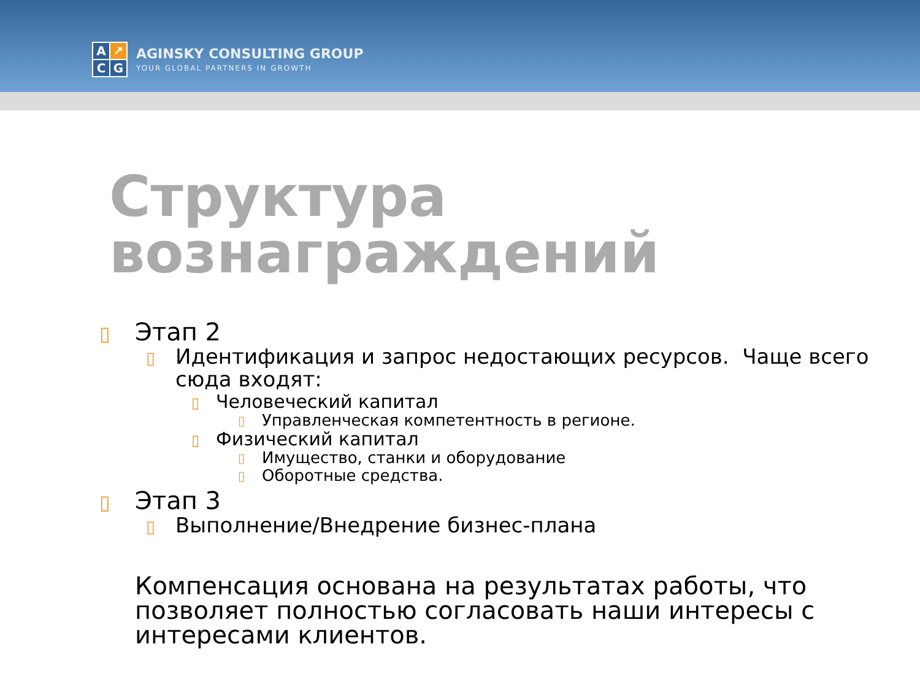A ↗ C G
AGINSKY CONSULTING GROUP
YOUR GLOBAL PARTNERS IN GROWTH
Структура вознаграждений
▯ Этап 2
▯ Идентификация и запрос недостающих ресурсов. Чаще всего сюда входят:
▯ Человеческий капитал
▯ Управленческая компетентность в регионе.
▯ Физический капитал
▯ Имущество, станки и оборудование
▯ Оборотные средства.
▯ Этап 3
▯ Выполнение/Внедрение бизнес-плана
Компенсация основана на результатах работы, что позволяет полностью согласовать наши интересы с интересами клиентов.